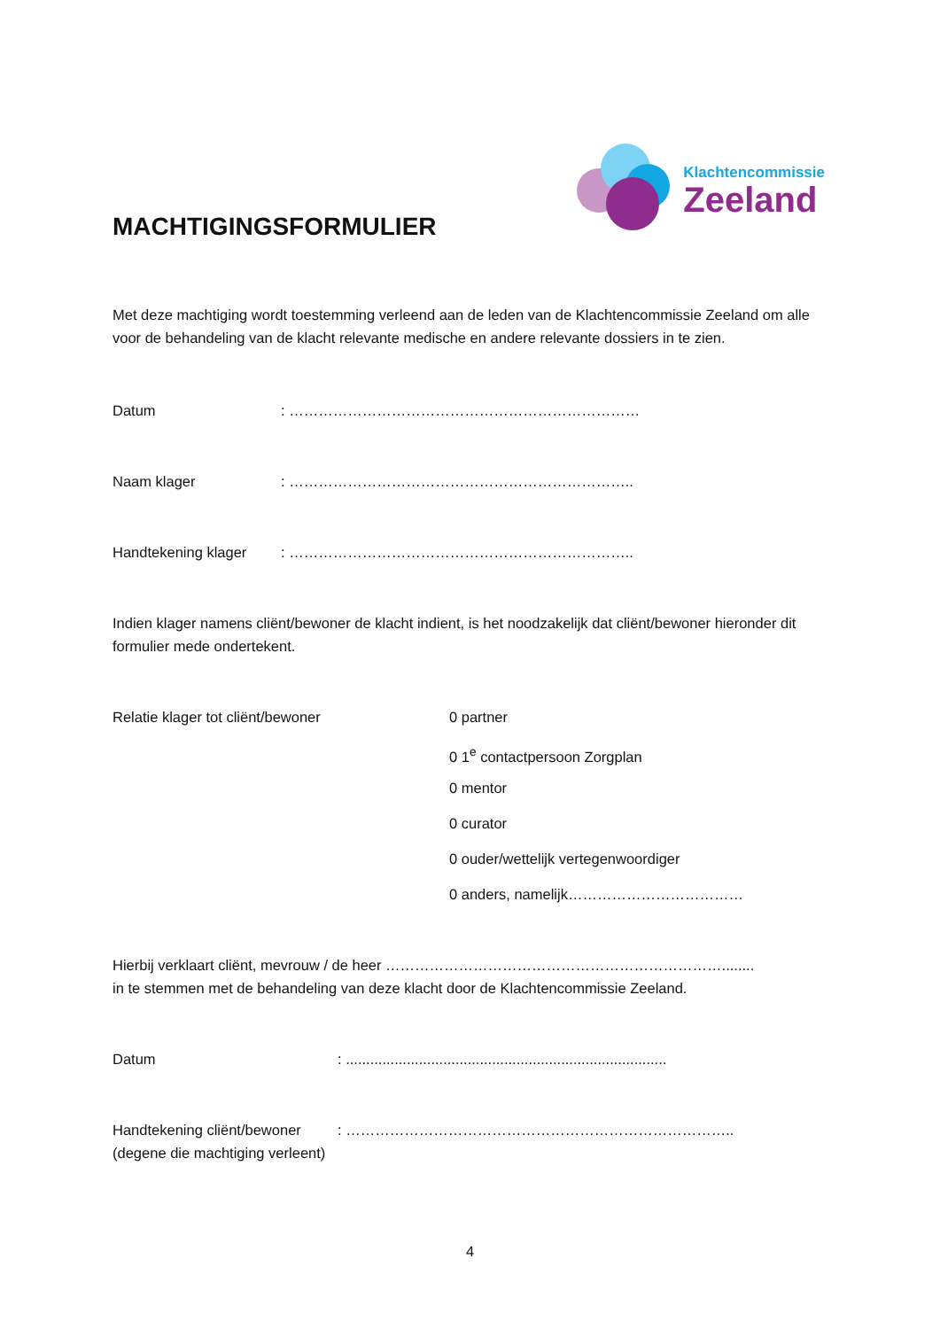Klachtencommissie
Zeeland
MACHTIGINGSFORMULIER
Met deze machtiging wordt toestemming verleend aan de leden van de Klachtencommissie Zeeland om alle voor de behandeling van de klacht relevante medische en andere relevante dossiers in te zien.
Datum: ………………………………………………………………
Naam klager: ……………………………………………………………..
Handtekening klager: ……………………………………………………………..
Indien klager namens cliënt/bewoner de klacht indient, is het noodzakelijk dat cliënt/bewoner hieronder dit formulier mede ondertekent.
Relatie klager tot cliënt/bewoner
0 partner
0 1<sup>e</sup> contactpersoon Zorgplan
0 mentor
0 curator
0 ouder/wettelijk vertegenwoordiger
0 anders, namelijk………………………………
Hierbij verklaart cliënt, mevrouw / de heer ……………………………………………………………........
in te stemmen met de behandeling van deze klacht door de Klachtencommissie Zeeland.
Datum: ...............................................................................
Handtekening cliënt/bewoner: ……………………………………………………………………..
(degene die machtiging verleent)
4